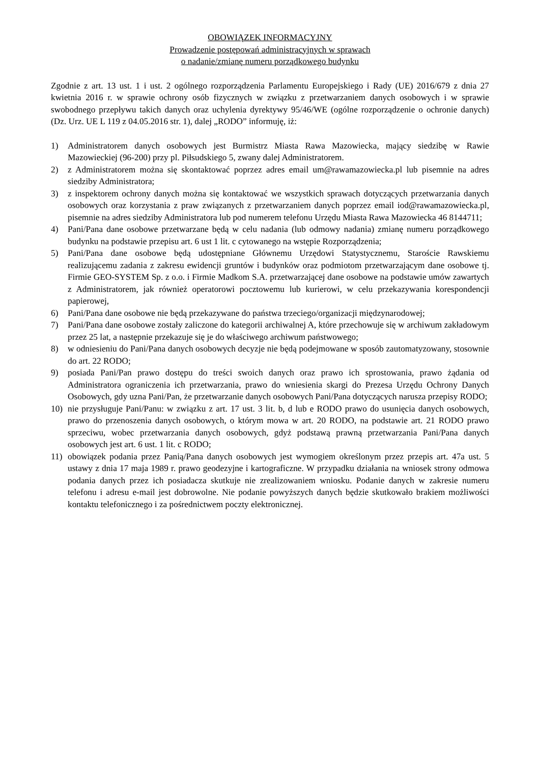OBOWIĄZEK INFORMACYJNY
Prowadzenie postępowań administracyjnych w sprawach
o nadanie/zmianę numeru porządkowego budynku
Zgodnie z art. 13 ust. 1 i ust. 2 ogólnego rozporządzenia Parlamentu Europejskiego i Rady (UE) 2016/679 z dnia 27 kwietnia 2016 r. w sprawie ochrony osób fizycznych w związku z przetwarzaniem danych osobowych i w sprawie swobodnego przepływu takich danych oraz uchylenia dyrektywy 95/46/WE (ogólne rozporządzenie o ochronie danych) (Dz. Urz. UE L 119 z 04.05.2016 str. 1), dalej „RODO” informuję, iż:
1) Administratorem danych osobowych jest Burmistrz Miasta Rawa Mazowiecka, mający siedzibę w Rawie Mazowieckiej (96-200) przy pl. Piłsudskiego 5, zwany dalej Administratorem.
2) z Administratorem można się skontaktować poprzez adres email um@rawamazowiecka.pl lub pisemnie na adres siedziby Administratora;
3) z inspektorem ochrony danych można się kontaktować we wszystkich sprawach dotyczących przetwarzania danych osobowych oraz korzystania z praw związanych z przetwarzaniem danych poprzez email iod@rawamazowiecka.pl, pisemnie na adres siedziby Administratora lub pod numerem telefonu Urzędu Miasta Rawa Mazowiecka 46 8144711;
4) Pani/Pana dane osobowe przetwarzane będą w celu nadania (lub odmowy nadania) zmianę numeru porządkowego budynku na podstawie przepisu art. 6 ust 1 lit. c cytowanego na wstępie Rozporządzenia;
5) Pani/Pana dane osobowe będą udostępniane Głównemu Urzędowi Statystycznemu, Staroście Rawskiemu realizującemu zadania z zakresu ewidencji gruntów i budynków oraz podmiotom przetwarzającym dane osobowe tj. Firmie GEO-SYSTEM Sp. z o.o. i Firmie Madkom S.A. przetwarzającej dane osobowe na podstawie umów zawartych z Administratorem, jak również operatorowi pocztowemu lub kurierowi, w celu przekazywania korespondencji papierowej,
6) Pani/Pana dane osobowe nie będą przekazywane do państwa trzeciego/organizacji międzynarodowej;
7) Pani/Pana dane osobowe zostały zaliczone do kategorii archiwalnej A, które przechowuje się w archiwum zakładowym przez 25 lat, a następnie przekazuje się je do właściwego archiwum państwowego;
8) w odniesieniu do Pani/Pana danych osobowych decyzje nie będą podejmowane w sposób zautomatyzowany, stosownie do art. 22 RODO;
9) posiada Pani/Pan prawo dostępu do treści swoich danych oraz prawo ich sprostowania, prawo żądania od Administratora ograniczenia ich przetwarzania, prawo do wniesienia skargi do Prezesa Urzędu Ochrony Danych Osobowych, gdy uzna Pani/Pan, że przetwarzanie danych osobowych Pani/Pana dotyczących narusza przepisy RODO;
10) nie przysługuje Pani/Panu: w związku z art. 17 ust. 3 lit. b, d lub e RODO prawo do usunięcia danych osobowych, prawo do przenoszenia danych osobowych, o którym mowa w art. 20 RODO, na podstawie art. 21 RODO prawo sprzeciwu, wobec przetwarzania danych osobowych, gdyż podstawą prawną przetwarzania Pani/Pana danych osobowych jest art. 6 ust. 1 lit. c RODO;
11) obowiązek podania przez Panią/Pana danych osobowych jest wymogiem określonym przez przepis art. 47a ust. 5 ustawy z dnia 17 maja 1989 r. prawo geodezyjne i kartograficzne. W przypadku działania na wniosek strony odmowa podania danych przez ich posiadacza skutkuje nie zrealizowaniem wniosku. Podanie danych w zakresie numeru telefonu i adresu e-mail jest dobrowolne. Nie podanie powyższych danych będzie skutkowało brakiem możliwości kontaktu telefonicznego i za pośrednictwem poczty elektronicznej.